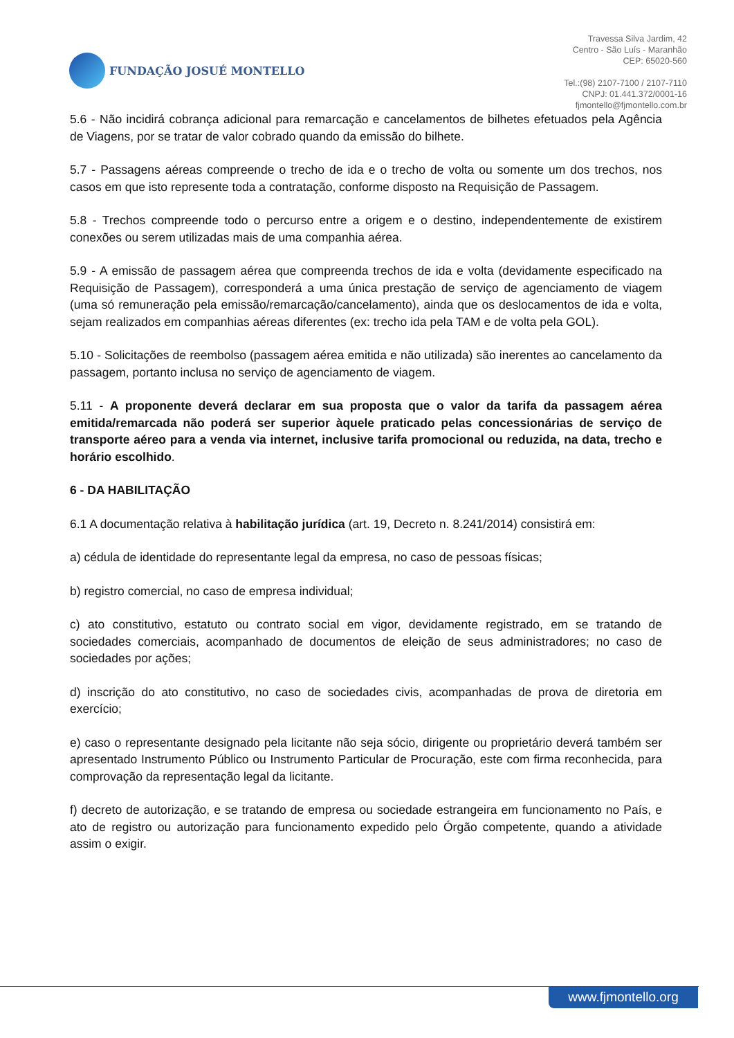FUNDAÇÃO JOSUÉ MONTELLO
Travessa Silva Jardim, 42
Centro - São Luís - Maranhão
CEP: 65020-560
Tel.:(98) 2107-7100 / 2107-7110
CNPJ: 01.441.372/0001-16
fjmontello@fjmontello.com.br
5.6 - Não incidirá cobrança adicional para remarcação e cancelamentos de bilhetes efetuados pela Agência de Viagens, por se tratar de valor cobrado quando da emissão do bilhete.
5.7 - Passagens aéreas compreende o trecho de ida e o trecho de volta ou somente um dos trechos, nos casos em que isto represente toda a contratação, conforme disposto na Requisição de Passagem.
5.8 - Trechos compreende todo o percurso entre a origem e o destino, independentemente de existirem conexões ou serem utilizadas mais de uma companhia aérea.
5.9 - A emissão de passagem aérea que compreenda trechos de ida e volta (devidamente especificado na Requisição de Passagem), corresponderá a uma única prestação de serviço de agenciamento de viagem (uma só remuneração pela emissão/remarcação/cancelamento), ainda que os deslocamentos de ida e volta, sejam realizados em companhias aéreas diferentes (ex: trecho ida pela TAM e de volta pela GOL).
5.10 - Solicitações de reembolso (passagem aérea emitida e não utilizada) são inerentes ao cancelamento da passagem, portanto inclusa no serviço de agenciamento de viagem.
5.11 - A proponente deverá declarar em sua proposta que o valor da tarifa da passagem aérea emitida/remarcada não poderá ser superior àquele praticado pelas concessionárias de serviço de transporte aéreo para a venda via internet, inclusive tarifa promocional ou reduzida, na data, trecho e horário escolhido.
6 - DA HABILITAÇÃO
6.1 A documentação relativa à habilitação jurídica (art. 19, Decreto n. 8.241/2014) consistirá em:
a) cédula de identidade do representante legal da empresa, no caso de pessoas físicas;
b) registro comercial, no caso de empresa individual;
c) ato constitutivo, estatuto ou contrato social em vigor, devidamente registrado, em se tratando de sociedades comerciais, acompanhado de documentos de eleição de seus administradores; no caso de sociedades por ações;
d) inscrição do ato constitutivo, no caso de sociedades civis, acompanhadas de prova de diretoria em exercício;
e) caso o representante designado pela licitante não seja sócio, dirigente ou proprietário deverá também ser apresentado Instrumento Público ou Instrumento Particular de Procuração, este com firma reconhecida, para comprovação da representação legal da licitante.
f) decreto de autorização, e se tratando de empresa ou sociedade estrangeira em funcionamento no País, e ato de registro ou autorização para funcionamento expedido pelo Órgão competente, quando a atividade assim o exigir.
www.fjmontello.org